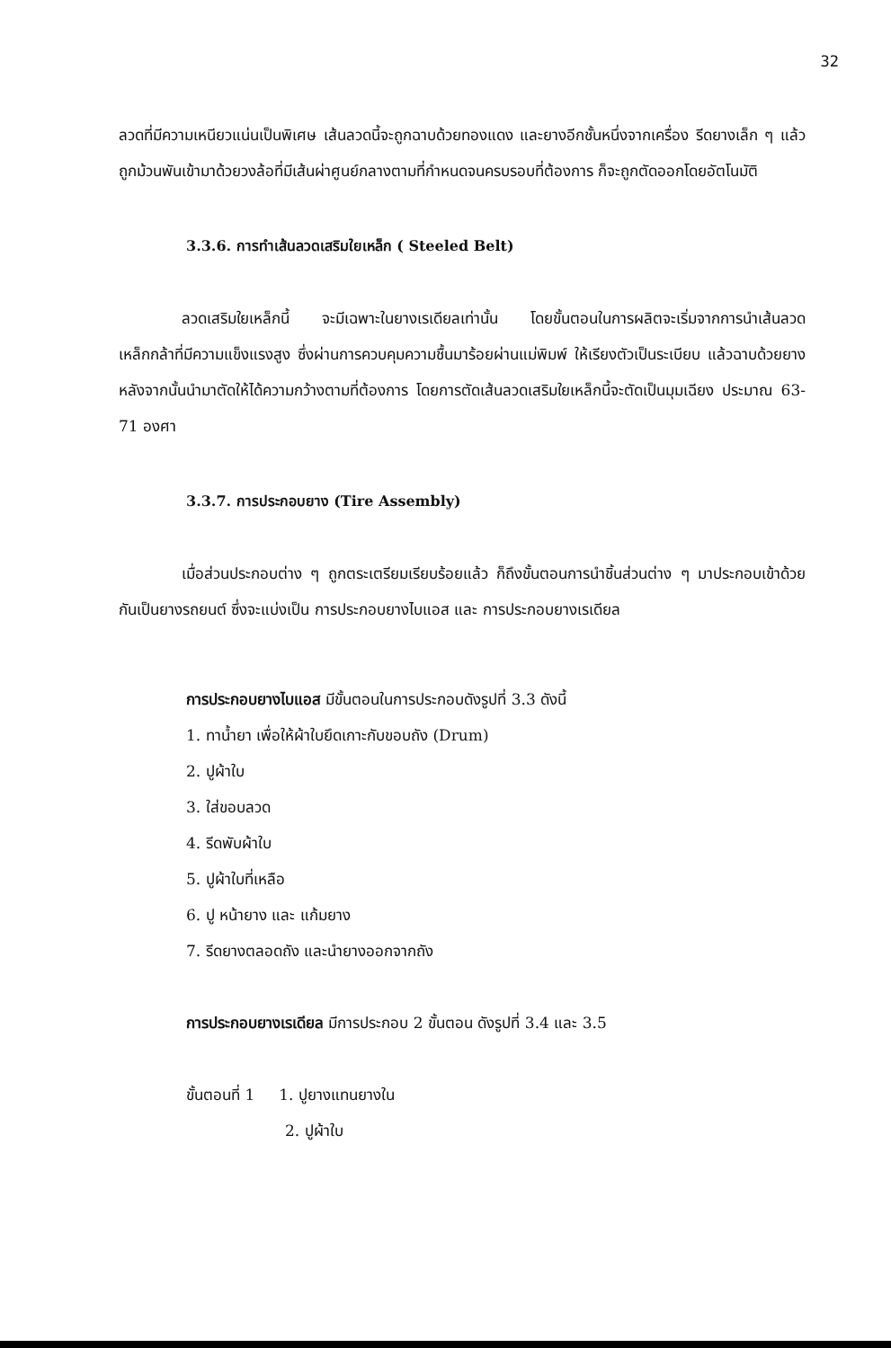32
ลวดที่มีความเหนียวแน่นเป็นพิเศษ เส้นลวดนี้จะถูกฉาบด้วยทองแดง และยางอีกชั้นหนึ่งจากเครื่อง รีดยางเล็ก ๆ แล้วถูกม้วนพันเข้ามาด้วยวงล้อที่มีเส้นผ่าศูนย์กลางตามที่กำหนดจนครบรอบที่ต้องการ ก็จะถูกตัดออกโดยอัตโนมัติ
3.3.6. การทำเส้นลวดเสริมใยเหล็ก ( Steeled Belt)
ลวดเสริมใยเหล็กนี้ จะมีเฉพาะในยางเรเดียลเท่านั้น โดยขั้นตอนในการผลิตจะเริ่มจากการนำเส้นลวดเหล็กกล้าที่มีความแข็งแรงสูง ซึ่งผ่านการควบคุมความชื้นมาร้อยผ่านแม่พิมพ์ ให้เรียงตัวเป็นระเบียบ แล้วฉาบด้วยยาง หลังจากนั้นนำมาตัดให้ได้ความกว้างตามที่ต้องการ โดยการตัดเส้นลวดเสริมใยเหล็กนี้จะตัดเป็นมุมเฉียง ประมาณ 63-71 องศา
3.3.7. การประกอบยาง (Tire Assembly)
เมื่อส่วนประกอบต่าง ๆ ถูกตระเตรียมเรียบร้อยแล้ว ก็ถึงขั้นตอนการนำชิ้นส่วนต่าง ๆ มาประกอบเข้าด้วยกันเป็นยางรถยนต์ ซึ่งจะแบ่งเป็น การประกอบยางไบแอส และ การประกอบยางเรเดียล
การประกอบยางไบแอส มีขั้นตอนในการประกอบดังรูปที่ 3.3 ดังนี้
1. ทาน้ำยา เพื่อให้ผ้าใบยึดเกาะกับขอบถัง (Drum)
2. ปูผ้าใบ
3. ใส่ขอบลวด
4. รีดพับผ้าใบ
5. ปูผ้าใบที่เหลือ
6. ปู หน้ายาง และ แก้มยาง
7. รีดยางตลอดถัง และนำยางออกจากถัง
การประกอบยางเรเดียล มีการประกอบ 2 ขั้นตอน ดังรูปที่ 3.4 และ 3.5
ขั้นตอนที่ 1 1. ปูยางแทนยางใน
2. ปูผ้าใบ